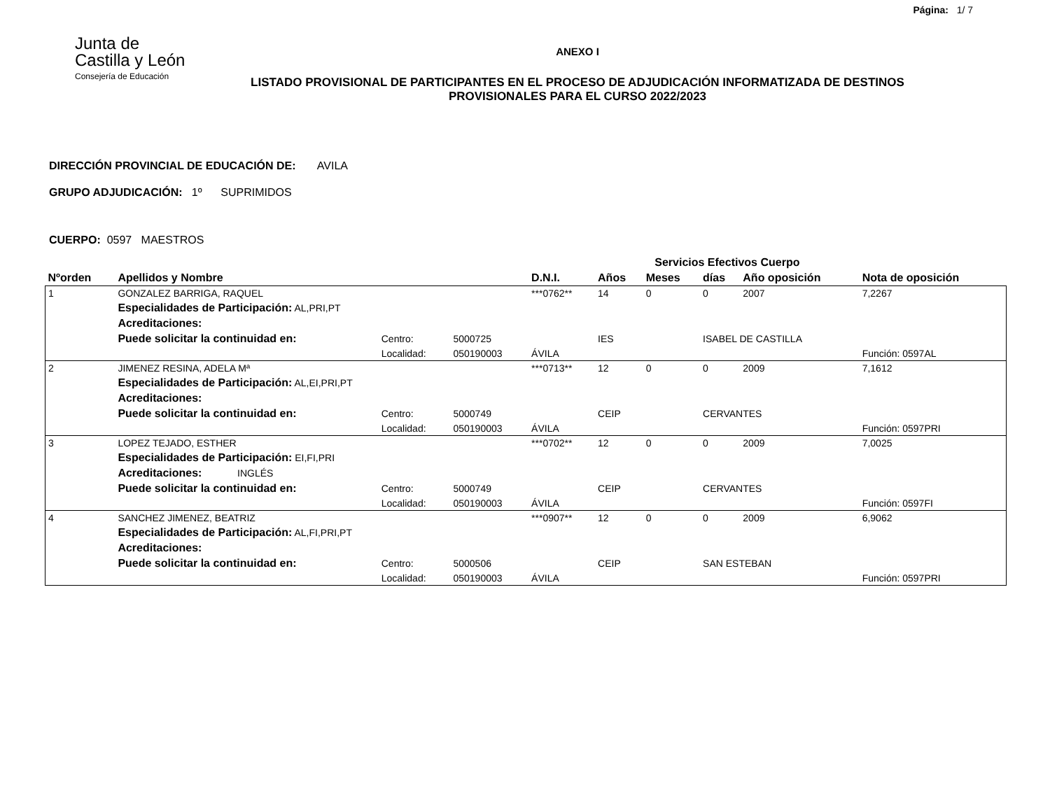Página: 1/ 7
Junta de
Castilla y León
Consejería de Educación
ANEXO I
LISTADO PROVISIONAL DE PARTICIPANTES EN EL PROCESO DE ADJUDICACIÓN INFORMATIZADA DE DESTINOS PROVISIONALES PARA EL CURSO 2022/2023
DIRECCIÓN PROVINCIAL DE EDUCACIÓN DE: AVILA
GRUPO ADJUDICACIÓN: 1º SUPRIMIDOS
CUERPO: 0597 MAESTROS
| | | | | | Servicios Efectivos Cuerpo | | | | |
| --- | --- | --- | --- | --- | --- | --- | --- | --- | --- |
| Nºorden | Apellidos y Nombre | | | D.N.I. | Años | Meses | días | Año oposición | Nota de oposición |
| 1 | GONZALEZ BARRIGA, RAQUEL | | | ***0762** | 14 | 0 | 0 | 2007 | 7,2267 |
| | Especialidades de Participación: AL,PRI,PT | | | | | | | | |
| | Acreditaciones: | | | | | | | | |
| | Puede solicitar la continuidad en: | Centro: | 5000725 | | IES | | ISABEL DE CASTILLA | | |
| | | Localidad: | 050190003 | ÁVILA | | | | | Función: 0597AL |
| 2 | JIMENEZ RESINA, ADELA Mª | | | ***0713** | 12 | 0 | 0 | 2009 | 7,1612 |
| | Especialidades de Participación: AL,EI,PRI,PT | | | | | | | | |
| | Acreditaciones: | | | | | | | | |
| | Puede solicitar la continuidad en: | Centro: | 5000749 | | CEIP | | CERVANTES | | |
| | | Localidad: | 050190003 | ÁVILA | | | | | Función: 0597PRI |
| 3 | LOPEZ TEJADO, ESTHER | | | ***0702** | 12 | 0 | 0 | 2009 | 7,0025 |
| | Especialidades de Participación: EI,FI,PRI | | | | | | | | |
| | Acreditaciones: INGLÉS | | | | | | | | |
| | Puede solicitar la continuidad en: | Centro: | 5000749 | | CEIP | | CERVANTES | | |
| | | Localidad: | 050190003 | ÁVILA | | | | | Función: 0597FI |
| 4 | SANCHEZ JIMENEZ, BEATRIZ | | | ***0907** | 12 | 0 | 0 | 2009 | 6,9062 |
| | Especialidades de Participación: AL,FI,PRI,PT | | | | | | | | |
| | Acreditaciones: | | | | | | | | |
| | Puede solicitar la continuidad en: | Centro: | 5000506 | | CEIP | | SAN ESTEBAN | | |
| | | Localidad: | 050190003 | ÁVILA | | | | | Función: 0597PRI |